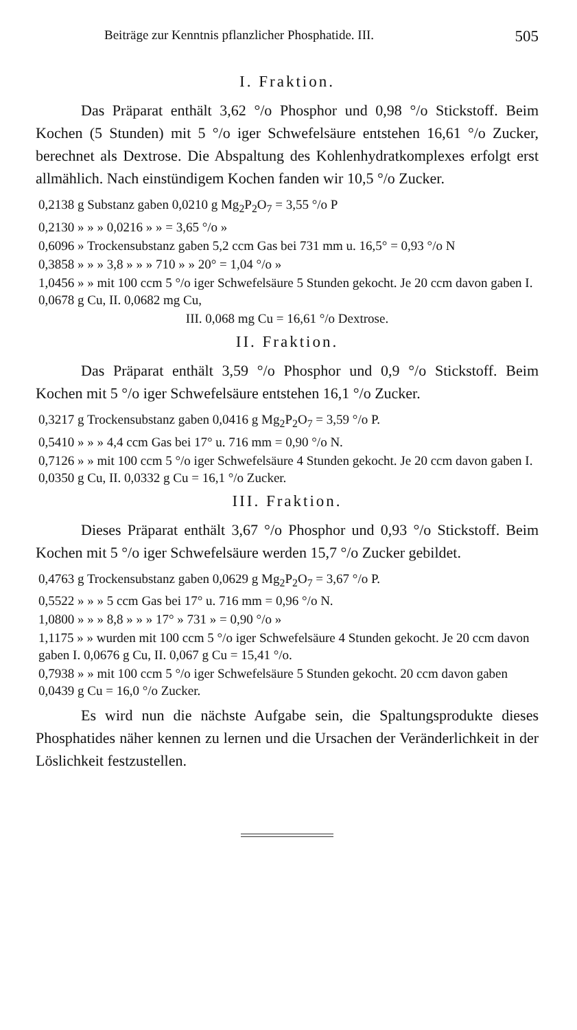Beiträge zur Kenntnis pflanzlicher Phosphatide. III. 505
I. Fraktion.
Das Präparat enthält 3,62 °/o Phosphor und 0,98 °/o Stickstoff. Beim Kochen (5 Stunden) mit 5 °/o iger Schwefelsäure entstehen 16,61 °/o Zucker, berechnet als Dextrose. Die Abspaltung des Kohlenhydratkomplexes erfolgt erst allmählich. Nach einstündigem Kochen fanden wir 10,5 °/o Zucker.
| 0,2138 g Substanz gaben 0,0210 g Mg<sub>2</sub>P<sub>2</sub>O<sub>7</sub> = 3,55 °/o P |
| 0,2130 » » » 0,0216 » » = 3,65 °/o » |
| 0,6096 » Trockensubstanz gaben 5,2 ccm Gas bei 731 mm u. 16,5° = 0,93 °/o N |
| 0,3858 » » » 3,8 » » » 710 » » 20° = 1,04 °/o » |
| 1,0456 » » mit 100 ccm 5 °/o iger Schwefelsäure 5 Stunden gekocht. Je 20 ccm davon gaben I. 0,0678 g Cu, II. 0,0682 mg Cu, |
| III. 0,068 mg Cu = 16,61 °/o Dextrose. |
II. Fraktion.
Das Präparat enthält 3,59 °/o Phosphor und 0,9 °/o Stickstoff. Beim Kochen mit 5 °/o iger Schwefelsäure entstehen 16,1 °/o Zucker.
| 0,3217 g Trockensubstanz gaben 0,0416 g Mg<sub>2</sub>P<sub>2</sub>O<sub>7</sub> = 3,59 °/o P. |
| 0,5410 » » » 4,4 ccm Gas bei 17° u. 716 mm = 0,90 °/o N. |
| 0,7126 » » mit 100 ccm 5 °/o iger Schwefelsäure 4 Stunden gekocht. Je 20 ccm davon gaben I. 0,0350 g Cu, II. 0,0332 g Cu = 16,1 °/o Zucker. |
III. Fraktion.
Dieses Präparat enthält 3,67 °/o Phosphor und 0,93 °/o Stickstoff. Beim Kochen mit 5 °/o iger Schwefelsäure werden 15,7 °/o Zucker gebildet.
| 0,4763 g Trockensubstanz gaben 0,0629 g Mg<sub>2</sub>P<sub>2</sub>O<sub>7</sub> = 3,67 °/o P. |
| 0,5522 » » » 5 ccm Gas bei 17° u. 716 mm = 0,96 °/o N. |
| 1,0800 » » » 8,8 » » » 17° » 731 » = 0,90 °/o » |
| 1,1175 » » wurden mit 100 ccm 5 °/o iger Schwefelsäure 4 Stunden gekocht. Je 20 ccm davon gaben I. 0,0676 g Cu, II. 0,067 g Cu = 15,41 °/o. |
| 0,7938 » » mit 100 ccm 5 °/o iger Schwefelsäure 5 Stunden gekocht. 20 ccm davon gaben 0,0439 g Cu = 16,0 °/o Zucker. |
Es wird nun die nächste Aufgabe sein, die Spaltungsprodukte dieses Phosphatides näher kennen zu lernen und die Ursachen der Veränderlichkeit in der Löslichkeit festzustellen.